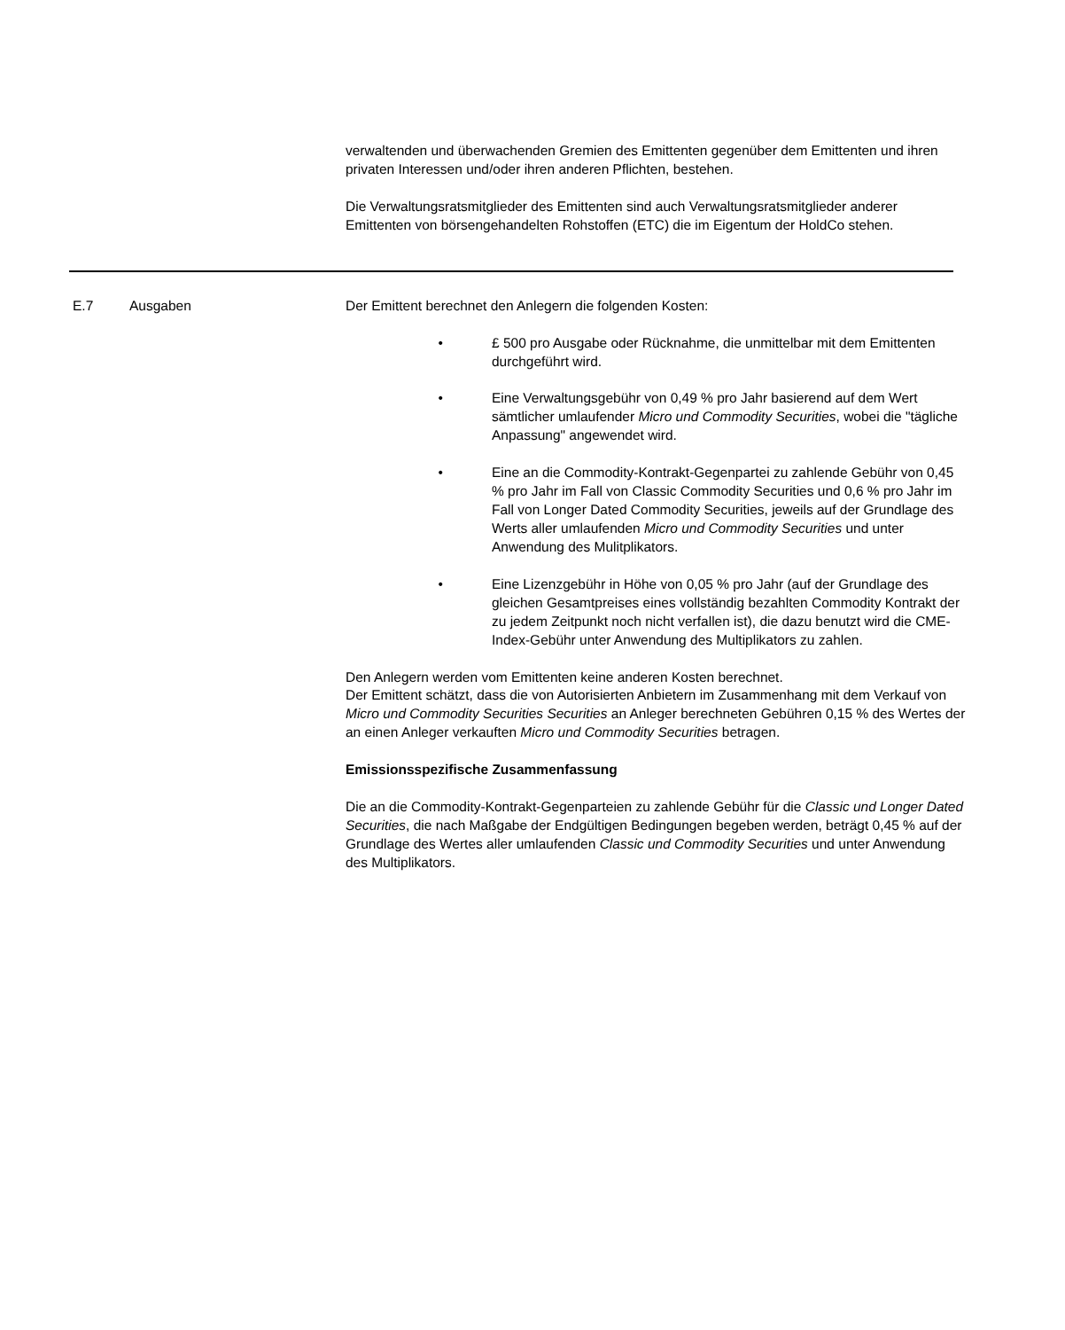verwaltenden und überwachenden Gremien des Emittenten gegenüber dem Emittenten und ihren privaten Interessen und/oder ihren anderen Pflichten, bestehen.
Die Verwaltungsratsmitglieder des Emittenten sind auch Verwaltungsratsmitglieder anderer Emittenten von börsengehandelten Rohstoffen (ETC) die im Eigentum der HoldCo stehen.
| E.7 | Ausgaben | Der Emittent berechnet den Anlegern die folgenden Kosten: • £ 500 pro Ausgabe oder Rücknahme, die unmittelbar mit dem Emittenten durchgeführt wird. • Eine Verwaltungsgebühr von 0,49 % pro Jahr basierend auf dem Wert sämtlicher umlaufender Micro und Commodity Securities , wobei die "tägliche Anpassung" angewendet wird. • Eine an die Commodity-Kontrakt-Gegenpartei zu zahlende Gebühr von 0,45 % pro Jahr im Fall von Classic Commodity Securities und 0,6 % pro Jahr im Fall von Longer Dated Commodity Securities, jeweils auf der Grundlage des Werts aller umlaufenden Micro und Commodity Securities und unter Anwendung des Mulitplikators. • Eine Lizenzgebühr in Höhe von 0,05 % pro Jahr (auf der Grundlage des gleichen Gesamtpreises eines vollständig bezahlten Commodity Kontrakt der zu jedem Zeitpunkt noch nicht verfallen ist), die dazu benutzt wird die CME-Index-Gebühr unter Anwendung des Multiplikators zu zahlen. Den Anlegern werden vom Emittenten keine anderen Kosten berechnet. Der Emittent schätzt, dass die von Autorisierten Anbietern im Zusammenhang mit dem Verkauf von Micro und Commodity Securities Securities an Anleger berechneten Gebühren 0,15 % des Wertes der an einen Anleger verkauften Micro und Commodity Securities betragen. Emissionsspezifische Zusammenfassung Die an die Commodity-Kontrakt-Gegenparteien zu zahlende Gebühr für die Classic und Longer Dated Securities , die nach Maßgabe der Endgültigen Bedingungen begeben werden, beträgt 0,45 % auf der Grundlage des Wertes aller umlaufenden Classic und Commodity Securities und unter Anwendung des Multiplikators. |